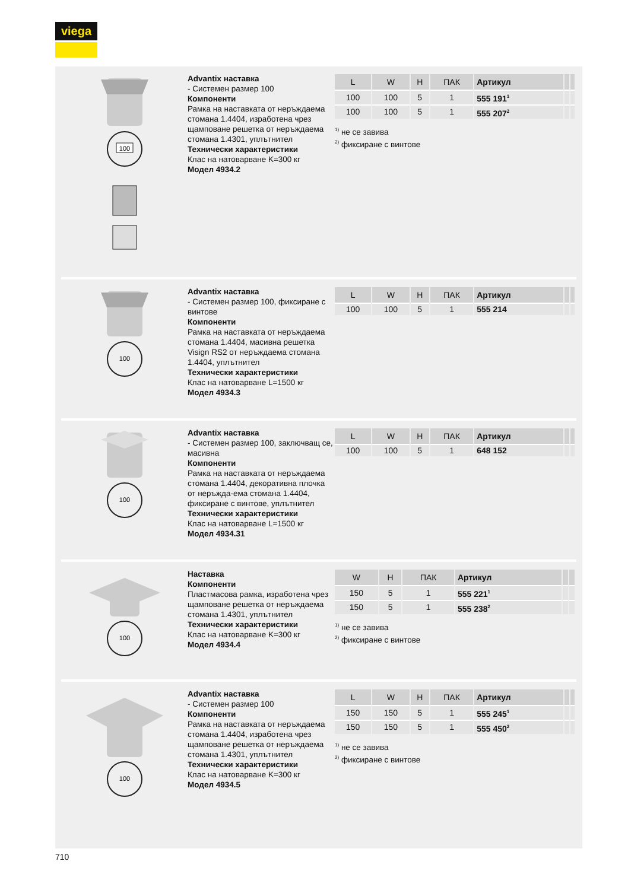viega
100
Advantix наставка
- Системен размер 100
Компоненти
Рамка на наставката от неръждаема стомана 1.4404, изработена чрез щамповане решетка от неръждаема стомана 1.4301, уплътнител
Технически характеристики
Клас на натоварване K=300 кг
Модел 4934.2
| L | W | H | ПАК | Артикул | | |
| --- | --- | --- | --- | --- | --- | --- |
| 100 | 100 | 5 | 1 | 555 191<sup>1</sup> | | |
| 100 | 100 | 5 | 1 | 555 207<sup>2</sup> | | |
<sup>1)</sup> не се завива
<sup>2)</sup> фиксиране с винтове
100
Advantix наставка
- Системен размер 100, фиксиране с винтове
Компоненти
Рамка на наставката от неръждаема стомана 1.4404, масивна решетка Visign RS2 от неръждаема стомана 1.4404, уплътнител
Технически характеристики
Клас на натоварване L=1500 кг
Модел 4934.3
| L | W | H | ПАК | Артикул | | |
| --- | --- | --- | --- | --- | --- | --- |
| 100 | 100 | 5 | 1 | 555 214 | | |
100
Advantix наставка
- Системен размер 100, заключващ се, масивна
Компоненти
Рамка на наставката от неръждаема стомана 1.4404, декоративна плочка от неръжда-ема стомана 1.4404, фиксиране с винтове, уплътнител
Технически характеристики
Клас на натоварване L=1500 кг
Модел 4934.31
| L | W | H | ПАК | Артикул | | |
| --- | --- | --- | --- | --- | --- | --- |
| 100 | 100 | 5 | 1 | 648 152 | | |
100
Наставка
Компоненти
Пластмасова рамка, изработена чрез щамповане решетка от неръждаема стомана 1.4301, уплътнител
Технически характеристики
Клас на натоварване K=300 кг
Модел 4934.4
| W | H | ПАК | Артикул | | |
| --- | --- | --- | --- | --- | --- |
| 150 | 5 | 1 | 555 221<sup>1</sup> | | |
| 150 | 5 | 1 | 555 238<sup>2</sup> | | |
<sup>1)</sup> не се завива
<sup>2)</sup> фиксиране с винтове
100
Advantix наставка
- Системен размер 100
Компоненти
Рамка на наставката от неръждаема стомана 1.4404, изработена чрез щамповане решетка от неръждаема стомана 1.4301, уплътнител
Технически характеристики
Клас на натоварване K=300 кг
Модел 4934.5
| L | W | H | ПАК | Артикул | | |
| --- | --- | --- | --- | --- | --- | --- |
| 150 | 150 | 5 | 1 | 555 245<sup>1</sup> | | |
| 150 | 150 | 5 | 1 | 555 450<sup>2</sup> | | |
<sup>1)</sup> не се завива
<sup>2)</sup> фиксиране с винтове
710